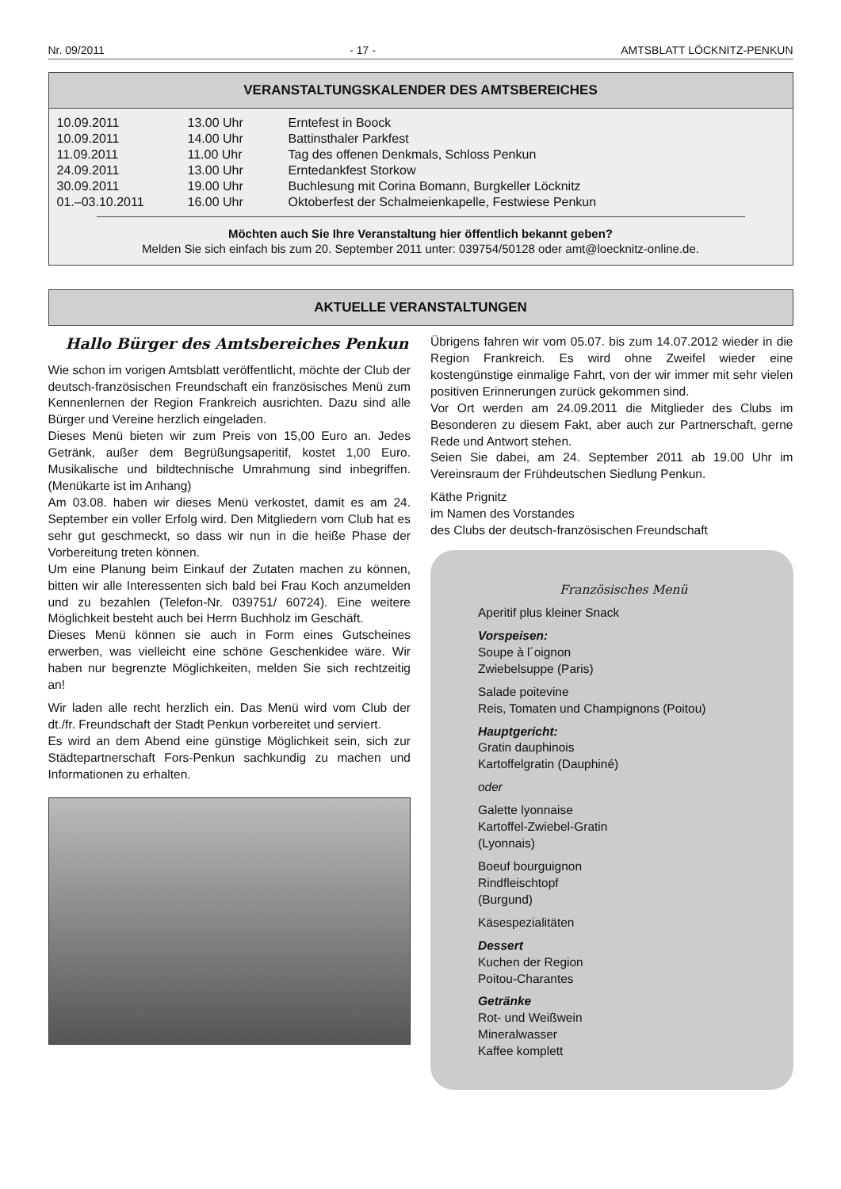Nr. 09/2011 - 17 - AMTSBLATT LÖCKNITZ-PENKUN
VERANSTALTUNGSKALENDER DES AMTSBEREICHES
| 10.09.2011 | 13.00 Uhr | Erntefest in Boock |
| 10.09.2011 | 14.00 Uhr | Battinsthaler Parkfest |
| 11.09.2011 | 11.00 Uhr | Tag des offenen Denkmals, Schloss Penkun |
| 24.09.2011 | 13.00 Uhr | Erntedankfest Storkow |
| 30.09.2011 | 19.00 Uhr | Buchlesung mit Corina Bomann, Burgkeller Löcknitz |
| 01.–03.10.2011 | 16.00 Uhr | Oktoberfest der Schalmeienkapelle, Festwiese Penkun |
Möchten auch Sie Ihre Veranstaltung hier öffentlich bekannt geben?
Melden Sie sich einfach bis zum 20. September 2011 unter: 039754/50128 oder amt@loecknitz-online.de.
AKTUELLE VERANSTALTUNGEN
Hallo Bürger des Amtsbereiches Penkun
Wie schon im vorigen Amtsblatt veröffentlicht, möchte der Club der deutsch-französischen Freundschaft ein französisches Menü zum Kennenlernen der Region Frankreich ausrichten. Dazu sind alle Bürger und Vereine herzlich eingeladen.
Dieses Menü bieten wir zum Preis von 15,00 Euro an. Jedes Getränk, außer dem Begrüßungsaperitif, kostet 1,00 Euro. Musikalische und bildtechnische Umrahmung sind inbegriffen. (Menükarte ist im Anhang)
Am 03.08. haben wir dieses Menü verkostet, damit es am 24. September ein voller Erfolg wird. Den Mitgliedern vom Club hat es sehr gut geschmeckt, so dass wir nun in die heiße Phase der Vorbereitung treten können.
Um eine Planung beim Einkauf der Zutaten machen zu können, bitten wir alle Interessenten sich bald bei Frau Koch anzumelden und zu bezahlen (Telefon-Nr. 039751/ 60724). Eine weitere Möglichkeit besteht auch bei Herrn Buchholz im Geschäft.
Dieses Menü können sie auch in Form eines Gutscheines erwerben, was vielleicht eine schöne Geschenkidee wäre. Wir haben nur begrenzte Möglichkeiten, melden Sie sich rechtzeitig an!
Wir laden alle recht herzlich ein. Das Menü wird vom Club der dt./fr. Freundschaft der Stadt Penkun vorbereitet und serviert.
Es wird an dem Abend eine günstige Möglichkeit sein, sich zur Städtepartnerschaft Fors-Penkun sachkundig zu machen und Informationen zu erhalten.
Übrigens fahren wir vom 05.07. bis zum 14.07.2012 wieder in die Region Frankreich. Es wird ohne Zweifel wieder eine kostengünstige einmalige Fahrt, von der wir immer mit sehr vielen positiven Erinnerungen zurück gekommen sind.
Vor Ort werden am 24.09.2011 die Mitglieder des Clubs im Besonderen zu diesem Fakt, aber auch zur Partnerschaft, gerne Rede und Antwort stehen.
Seien Sie dabei, am 24. September 2011 ab 19.00 Uhr im Vereinsraum der Frühdeutschen Siedlung Penkun.
Käthe Prignitz
im Namen des Vorstandes
des Clubs der deutsch-französischen Freundschaft
Französisches Menü
Aperitif plus kleiner Snack
Vorspeisen:
Soupe à l´oignon
Zwiebelsuppe (Paris)
Salade poitevine
Reis, Tomaten und Champignons (Poitou)
Hauptgericht:
Gratin dauphinois
Kartoffelgratin (Dauphiné)
oder
Galette lyonnaise
Kartoffel-Zwiebel-Gratin
(Lyonnais)
Boeuf bourguignon
Rindfleischtopf
(Burgund)
Käsespezialitäten
Dessert
Kuchen der Region
Poitou-Charantes
Getränke
Rot- und Weißwein
Mineralwasser
Kaffee komplett